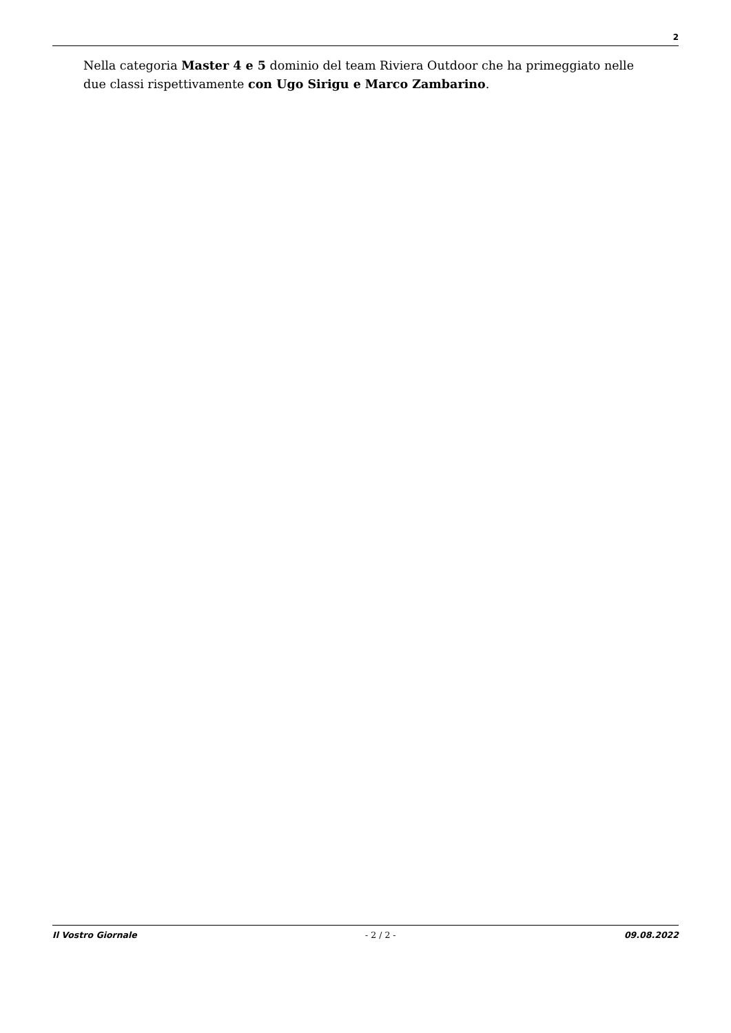2
Nella categoria Master 4 e 5 dominio del team Riviera Outdoor che ha primeggiato nelle due classi rispettivamente con Ugo Sirigu e Marco Zambarino.
Il Vostro Giornale - 2 / 2 - 09.08.2022